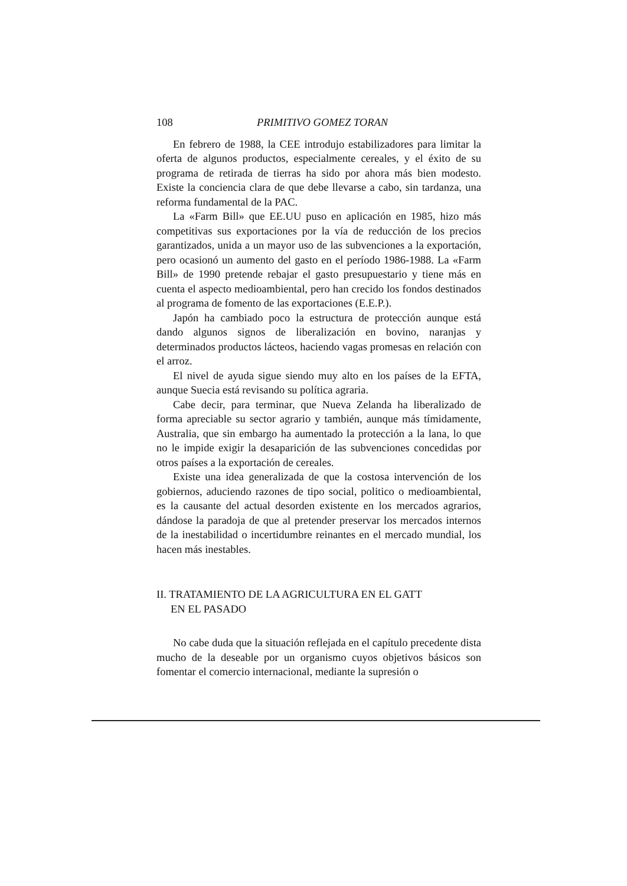108 PRIMITIVO GOMEZ TORAN
En febrero de 1988, la CEE introdujo estabilizadores para limitar la oferta de algunos productos, especialmente cereales, y el éxito de su programa de retirada de tierras ha sido por ahora más bien modesto. Existe la conciencia clara de que debe llevarse a cabo, sin tardanza, una reforma fundamental de la PAC.
La «Farm Bill» que EE.UU puso en aplicación en 1985, hizo más competitivas sus exportaciones por la vía de reducción de los precios garantizados, unida a un mayor uso de las subvenciones a la exportación, pero ocasionó un aumento del gasto en el período 1986-1988. La «Farm Bill» de 1990 pretende rebajar el gasto presupuestario y tiene más en cuenta el aspecto medioambiental, pero han crecido los fondos destinados al programa de fomento de las exportaciones (E.E.P.).
Japón ha cambiado poco la estructura de protección aunque está dando algunos signos de liberalización en bovino, naranjas y determinados productos lácteos, haciendo vagas promesas en relación con el arroz.
El nivel de ayuda sigue siendo muy alto en los países de la EFTA, aunque Suecia está revisando su política agraria.
Cabe decir, para terminar, que Nueva Zelanda ha liberalizado de forma apreciable su sector agrario y también, aunque más tímidamente, Australia, que sin embargo ha aumentado la protección a la lana, lo que no le impide exigir la desaparición de las subvenciones concedidas por otros países a la exportación de cereales.
Existe una idea generalizada de que la costosa intervención de los gobiernos, aduciendo razones de tipo social, politico o medioambiental, es la causante del actual desorden existente en los mercados agrarios, dándose la paradoja de que al pretender preservar los mercados internos de la inestabilidad o incertidumbre reinantes en el mercado mundial, los hacen más inestables.
II. TRATAMIENTO DE LA AGRICULTURA EN EL GATT
EN EL PASADO
No cabe duda que la situación reflejada en el capítulo precedente dista mucho de la deseable por un organismo cuyos objetivos básicos son fomentar el comercio internacional, mediante la supresión o